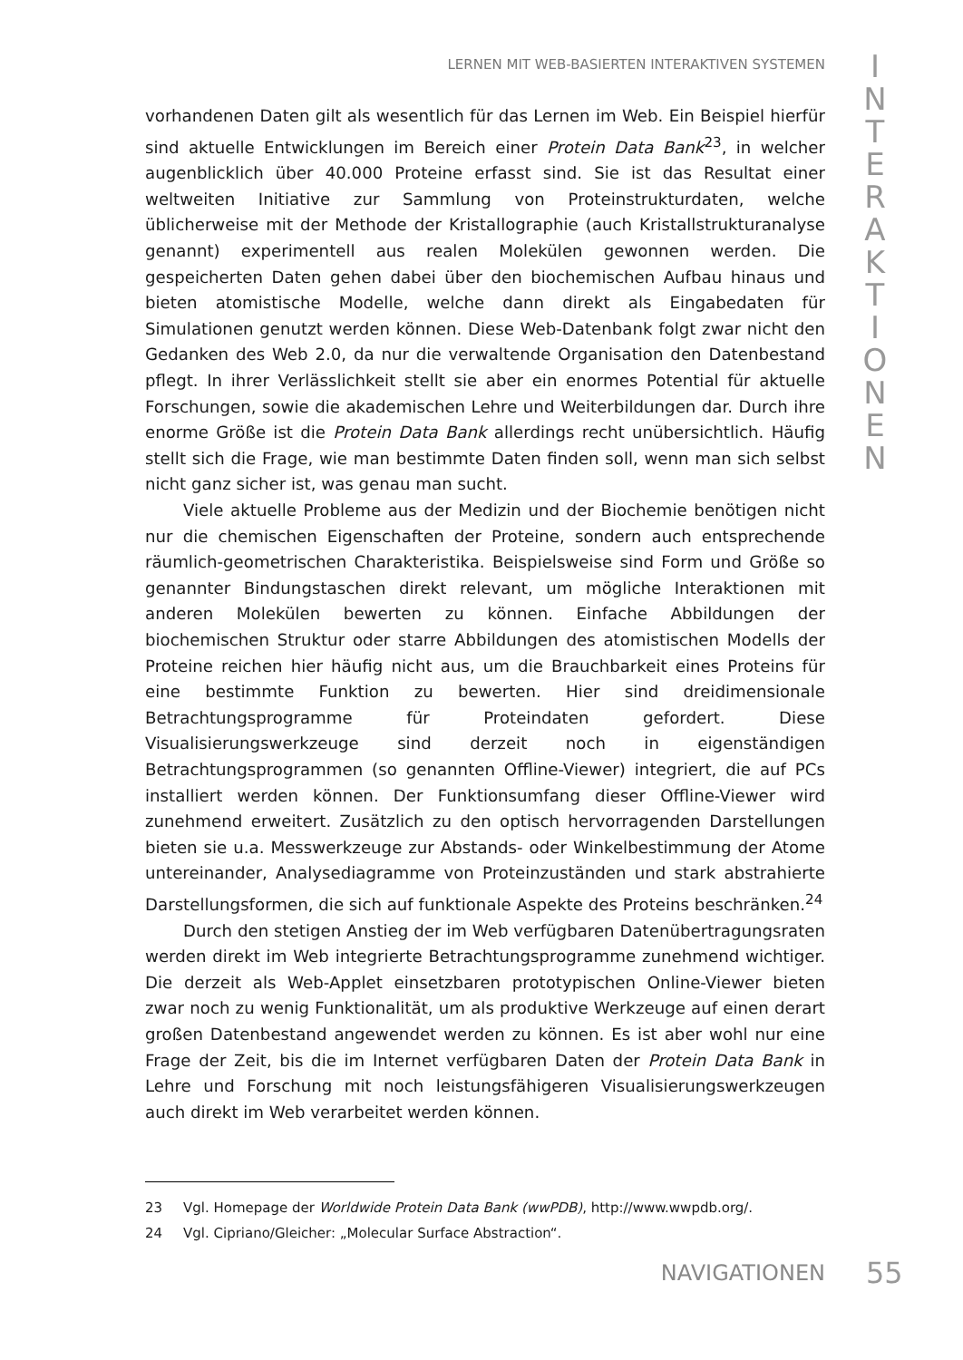LERNEN MIT WEB-BASIERTEN INTERAKTIVEN SYSTEMEN
I N T E R A K T I O N E N
vorhandenen Daten gilt als wesentlich für das Lernen im Web. Ein Beispiel hierfür sind aktuelle Entwicklungen im Bereich einer Protein Data Bank<sup>23</sup>, in welcher augenblicklich über 40.000 Proteine erfasst sind. Sie ist das Resultat einer weltweiten Initiative zur Sammlung von Proteinstrukturdaten, welche üblicherweise mit der Methode der Kristallographie (auch Kristallstrukturanalyse genannt) experimentell aus realen Molekülen gewonnen werden. Die gespeicherten Daten gehen dabei über den biochemischen Aufbau hinaus und bieten atomistische Modelle, welche dann direkt als Eingabedaten für Simulationen genutzt werden können. Diese Web-Datenbank folgt zwar nicht den Gedanken des Web 2.0, da nur die verwaltende Organisation den Datenbestand pflegt. In ihrer Verlässlichkeit stellt sie aber ein enormes Potential für aktuelle Forschungen, sowie die akademischen Lehre und Weiterbildungen dar. Durch ihre enorme Größe ist die Protein Data Bank allerdings recht unübersichtlich. Häufig stellt sich die Frage, wie man bestimmte Daten finden soll, wenn man sich selbst nicht ganz sicher ist, was genau man sucht.
Viele aktuelle Probleme aus der Medizin und der Biochemie benötigen nicht nur die chemischen Eigenschaften der Proteine, sondern auch entsprechende räumlich-geometrischen Charakteristika. Beispielsweise sind Form und Größe so genannter Bindungstaschen direkt relevant, um mögliche Interaktionen mit anderen Molekülen bewerten zu können. Einfache Abbildungen der biochemischen Struktur oder starre Abbildungen des atomistischen Modells der Proteine reichen hier häufig nicht aus, um die Brauchbarkeit eines Proteins für eine bestimmte Funktion zu bewerten. Hier sind dreidimensionale Betrachtungsprogramme für Proteindaten gefordert. Diese Visualisierungswerkzeuge sind derzeit noch in eigenständigen Betrachtungsprogrammen (so genannten Offline-Viewer) integriert, die auf PCs installiert werden können. Der Funktionsumfang dieser Offline-Viewer wird zunehmend erweitert. Zusätzlich zu den optisch hervorragenden Darstellungen bieten sie u.a. Messwerkzeuge zur Abstands- oder Winkelbestimmung der Atome untereinander, Analysediagramme von Proteinzuständen und stark abstrahierte Darstellungsformen, die sich auf funktionale Aspekte des Proteins beschränken.<sup>24</sup>
Durch den stetigen Anstieg der im Web verfügbaren Datenübertragungsraten werden direkt im Web integrierte Betrachtungsprogramme zunehmend wichtiger. Die derzeit als Web-Applet einsetzbaren prototypischen Online-Viewer bieten zwar noch zu wenig Funktionalität, um als produktive Werkzeuge auf einen derart großen Datenbestand angewendet werden zu können. Es ist aber wohl nur eine Frage der Zeit, bis die im Internet verfügbaren Daten der Protein Data Bank in Lehre und Forschung mit noch leistungsfähigeren Visualisierungswerkzeugen auch direkt im Web verarbeitet werden können.
23 Vgl. Homepage der Worldwide Protein Data Bank (wwPDB), http://www.wwpdb.org/.
24 Vgl. Cipriano/Gleicher: „Molecular Surface Abstraction“.
NAVIGATIONEN 55